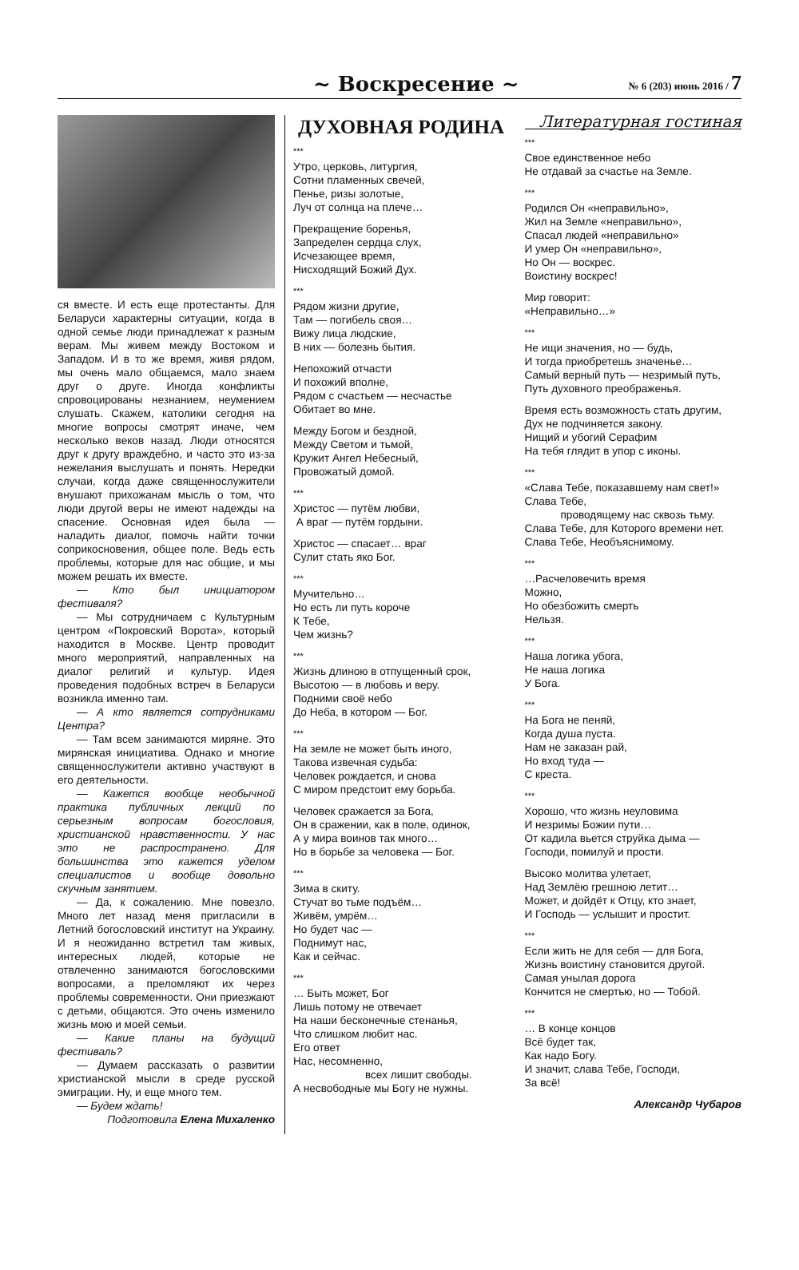~ Воскресение ~
№ 6 (203) июнь 2016 / 7
ся вместе. И есть еще протестанты. Для Беларуси характерны ситуации, когда в одной семье люди принадлежат к разным верам. Мы живем между Востоком и Западом. И в то же время, живя рядом, мы очень мало общаемся, мало знаем друг о друге. Иногда конфликты спровоцированы незнанием, неумением слушать. Скажем, католики сегодня на многие вопросы смотрят иначе, чем несколько веков назад. Люди относятся друг к другу враждебно, и часто это из-за нежелания выслушать и понять. Нередки случаи, когда даже священнослужители внушают прихожанам мысль о том, что люди другой веры не имеют надежды на спасение. Основная идея была — наладить диалог, помочь найти точки соприкосновения, общее поле. Ведь есть проблемы, которые для нас общие, и мы можем решать их вместе.
— Кто был инициатором фестиваля?
— Мы сотрудничаем с Культурным центром «Покровский Ворота», который находится в Москве. Центр проводит много мероприятий, направленных на диалог религий и культур. Идея проведения подобных встреч в Беларуси возникла именно там.
— А кто является сотрудниками Центра?
— Там всем занимаются миряне. Это мирянская инициатива. Однако и многие священнослужители активно участвуют в его деятельности.
— Кажется вообще необычной практика публичных лекций по серьезным вопросам богословия, христианской нравственности. У нас это не распространено. Для большинства это кажется уделом специалистов и вообще довольно скучным занятием.
— Да, к сожалению. Мне повезло. Много лет назад меня пригласили в Летний богословский институт на Украину. И я неожиданно встретил там живых, интересных людей, которые не отвлеченно занимаются богословскими вопросами, а преломляют их через проблемы современности. Они приезжают с детьми, общаются. Это очень изменило жизнь мою и моей семьи.
— Какие планы на будущий фестиваль?
— Думаем рассказать о развитии христианской мысли в среде русской эмиграции. Ну, и еще много тем.
— Будем ждать!
Подготовила Елена Михаленко
ДУХОВНАЯ РОДИНА
***
Утро, церковь, литургия,
Сотни пламенных свечей,
Пенье, ризы золотые,
Луч от солнца на плече…
Прекращение боренья,
Запределен сердца слух,
Исчезающее время,
Нисходящий Божий Дух.
***
Рядом жизни другие,
Там — погибель своя…
Вижу лица людские,
В них — болезнь бытия.
Непохожий отчасти
И похожий вполне,
Рядом с счастьем — несчастье
Обитает во мне.
Между Богом и бездной,
Между Светом и тьмой,
Кружит Ангел Небесный,
Провожатый домой.
***
Христос — путём любви,
А враг — путём гордыни.
Христос — спасает… враг
Сулит стать яко Бог.
***
Мучительно…
Но есть ли путь короче
К Тебе,
Чем жизнь?
***
Жизнь длиною в отпущенный срок,
Высотою — в любовь и веру.
Подними своё небо
До Неба, в котором — Бог.
***
На земле не может быть иного,
Такова извечная судьба:
Человек рождается, и снова
С миром предстоит ему борьба.
Человек сражается за Бога,
Он в сражении, как в поле, одинок,
А у мира воинов так много…
Но в борьбе за человека — Бог.
***
Зима в скиту.
Стучат во тьме подъём…
Живём, умрём…
Но будет час —
Поднимут нас,
Как и сейчас.
***
… Быть может, Бог
Лишь потому не отвечает
На наши бесконечные стенанья,
Что слишком любит нас.
Его ответ
Нас, несомненно,
всех лишит свободы.
А несвободные мы Богу не нужны.
Литературная гостиная
***
Свое единственное небо
Не отдавай за счастье на Земле.
***
Родился Он «неправильно»,
Жил на Земле «неправильно»,
Спасал людей «неправильно»
И умер Он «неправильно»,
Но Он — воскрес.
Воистину воскрес!
Мир говорит:
«Неправильно…»
***
Не ищи значения, но — будь,
И тогда приобретешь значенье…
Самый верный путь — незримый путь,
Путь духовного преображенья.
Время есть возможность стать другим,
Дух не подчиняется закону.
Нищий и убогий Серафим
На тебя глядит в упор с иконы.
***
«Слава Тебе, показавшему нам свет!»
Слава Тебе,
проводящему нас сквозь тьму.
Слава Тебе, для Которого времени нет.
Слава Тебе, Необъяснимому.
***
…Расчеловечить время
Можно,
Но обезбожить смерть
Нельзя.
***
Наша логика убога,
Не наша логика
У Бога.
***
На Бога не пеняй,
Когда душа пуста.
Нам не заказан рай,
Но вход туда —
С креста.
***
Хорошо, что жизнь неуловима
И незримы Божии пути…
От кадила вьется струйка дыма —
Господи, помилуй и прости.
Высоко молитва улетает,
Над Землёю грешною летит…
Может, и дойдёт к Отцу, кто знает,
И Господь — услышит и простит.
***
Если жить не для себя — для Бога,
Жизнь воистину становится другой.
Самая унылая дорога
Кончится не смертью, но — Тобой.
***
… В конце концов
Всё будет так,
Как надо Богу.
И значит, слава Тебе, Господи,
За всё!
Александр Чубаров